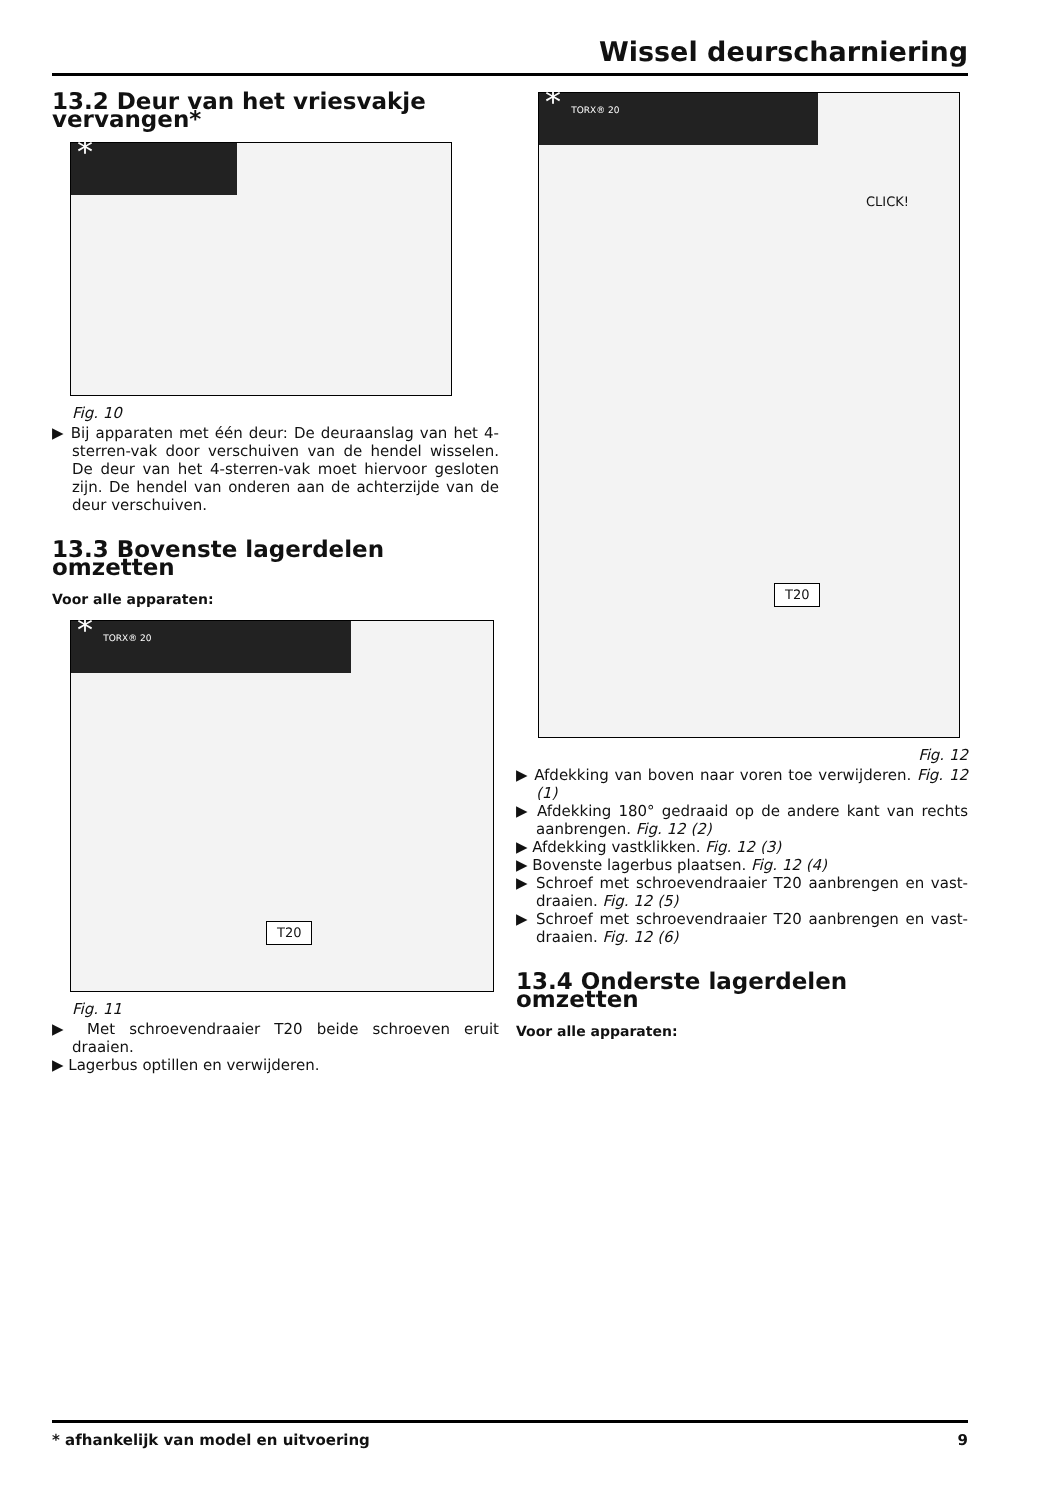Wissel deurscharniering
13.2 Deur van het vriesvakje vervangen*
*
Fig. 10
▶ Bij apparaten met één deur: De deuraanslag van het 4-sterren-vak door verschuiven van de hendel wisselen. De deur van het 4-sterren-vak moet hiervoor gesloten zijn. De hendel van onderen aan de achterzijde van de deur verschuiven.
13.3 Bovenste lagerdelen omzetten
Voor alle apparaten:
* TORX® 20
T20
Fig. 11
▶ Met schroevendraaier T20 beide schroeven eruit draaien.
▶ Lagerbus optillen en verwijderen.
* TORX® 20
CLICK!
T20
Fig. 12
▶ Afdekking van boven naar voren toe verwijderen. Fig. 12 (1)
▶ Afdekking 180° gedraaid op de andere kant van rechts aanbrengen. Fig. 12 (2)
▶ Afdekking vastklikken. Fig. 12 (3)
▶ Bovenste lagerbus plaatsen. Fig. 12 (4)
▶ Schroef met schroevendraaier T20 aanbrengen en vast-draaien. Fig. 12 (5)
▶ Schroef met schroevendraaier T20 aanbrengen en vast-draaien. Fig. 12 (6)
13.4 Onderste lagerdelen omzetten
Voor alle apparaten:
* afhankelijk van model en uitvoering 9